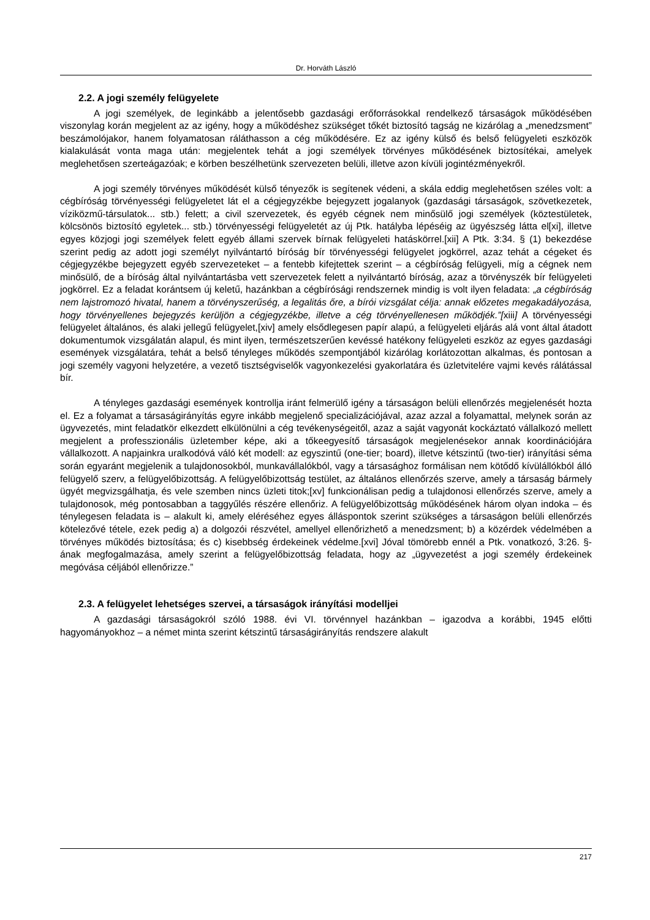Dr. Horváth László
2.2. A jogi személy felügyelete
A jogi személyek, de leginkább a jelentősebb gazdasági erőforrásokkal rendelkező társaságok működésében viszonylag korán megjelent az az igény, hogy a működéshez szükséget tőkét biztosító tagság ne kizárólag a „menedzsment” beszámolójakor, hanem folyamatosan ráláthasson a cég működésére. Ez az igény külső és belső felügyeleti eszközök kialakulását vonta maga után: megjelentek tehát a jogi személyek törvényes működésének biztosítékai, amelyek meglehetősen szerteágazóak; e körben beszélhetünk szervezeten belüli, illetve azon kívüli jogintézményekről.
A jogi személy törvényes működését külső tényezők is segítenek védeni, a skála eddig meglehetősen széles volt: a cégbíróság törvényességi felügyeletet lát el a cégjegyzékbe bejegyzett jogalanyok (gazdasági társaságok, szövetkezetek, víziközmű-társulatok... stb.) felett; a civil szervezetek, és egyéb cégnek nem minősülő jogi személyek (köztestületek, kölcsönös biztosító egyletek... stb.) törvényességi felügyeletét az új Ptk. hatályba lépéséig az ügyészség látta el[xi], illetve egyes közjogi jogi személyek felett egyéb állami szervek bírnak felügyeleti hatáskörrel.[xii] A Ptk. 3:34. § (1) bekezdése szerint pedig az adott jogi személyt nyilvántartó bíróság bír törvényességi felügyelet jogkörrel, azaz tehát a cégeket és cégjegyzékbe bejegyzett egyéb szervezeteket – a fentebb kifejtettek szerint – a cégbíróság felügyeli, míg a cégnek nem minősülő, de a bíróság által nyilvántartásba vett szervezetek felett a nyilvántartó bíróság, azaz a törvényszék bír felügyeleti jogkörrel. Ez a feladat korántsem új keletű, hazánkban a cégbírósági rendszernek mindig is volt ilyen feladata: „a cégbíróság nem lajstromozó hivatal, hanem a törvényszerűség, a legalitás őre, a bírói vizsgálat célja: annak előzetes megakadályozása, hogy törvényellenes bejegyzés kerüljön a cégjegyzékbe, illetve a cég törvényellenesen működjék.”[xiii] A törvényességi felügyelet általános, és alaki jellegű felügyelet,[xiv] amely elsődlegesen papír alapú, a felügyeleti eljárás alá vont által átadott dokumentumok vizsgálatán alapul, és mint ilyen, természetszerűen kevéssé hatékony felügyeleti eszköz az egyes gazdasági események vizsgálatára, tehát a belső tényleges működés szempontjából kizárólag korlátozottan alkalmas, és pontosan a jogi személy vagyoni helyzetére, a vezető tisztségviselők vagyonkezelési gyakorlatára és üzletvitelére vajmi kevés rálátással bír.
A tényleges gazdasági események kontrollja iránt felmerülő igény a társaságon belüli ellenőrzés megjelenését hozta el. Ez a folyamat a társaságirányítás egyre inkább megjelenő specializációjával, azaz azzal a folyamattal, melynek során az ügyvezetés, mint feladatkör elkezdett elkülönülni a cég tevékenységeitől, azaz a saját vagyonát kockáztató vállalkozó mellett megjelent a professzionális üzletember képe, aki a tőkeegyesítő társaságok megjelenésekor annak koordinációjára vállalkozott. A napjainkra uralkodóvá váló két modell: az egyszintű (one-tier; board), illetve kétszintű (two-tier) irányítási séma során egyaránt megjelenik a tulajdonosokból, munkavállalókból, vagy a társasághoz formálisan nem kötődő kívülállókból álló felügyelő szerv, a felügyelőbizottság. A felügyelőbizottság testület, az általános ellenőrzés szerve, amely a társaság bármely ügyét megvizsgálhatja, és vele szemben nincs üzleti titok;[xv] funkcionálisan pedig a tulajdonosi ellenőrzés szerve, amely a tulajdonosok, még pontosabban a taggyűlés részére ellenőriz. A felügyelőbizottság működésének három olyan indoka – és ténylegesen feladata is – alakult ki, amely eléréséhez egyes álláspontok szerint szükséges a társaságon belüli ellenőrzés kötelezővé tétele, ezek pedig a) a dolgozói részvétel, amellyel ellenőrizhető a menedzsment; b) a közérdek védelmében a törvényes működés biztosítása; és c) kisebbség érdekeinek védelme.[xvi] Jóval tömörebb ennél a Ptk. vonatkozó, 3:26. §-ának megfogalmazása, amely szerint a felügyelőbizottság feladata, hogy az „ügyvezetést a jogi személy érdekeinek megóvása céljából ellenőrizze.”
2.3. A felügyelet lehetséges szervei, a társaságok irányítási modelljei
A gazdasági társaságokról szóló 1988. évi VI. törvénnyel hazánkban – igazodva a korábbi, 1945 előtti hagyományokhoz – a német minta szerint kétszintű társaságirányítás rendszere alakult
217